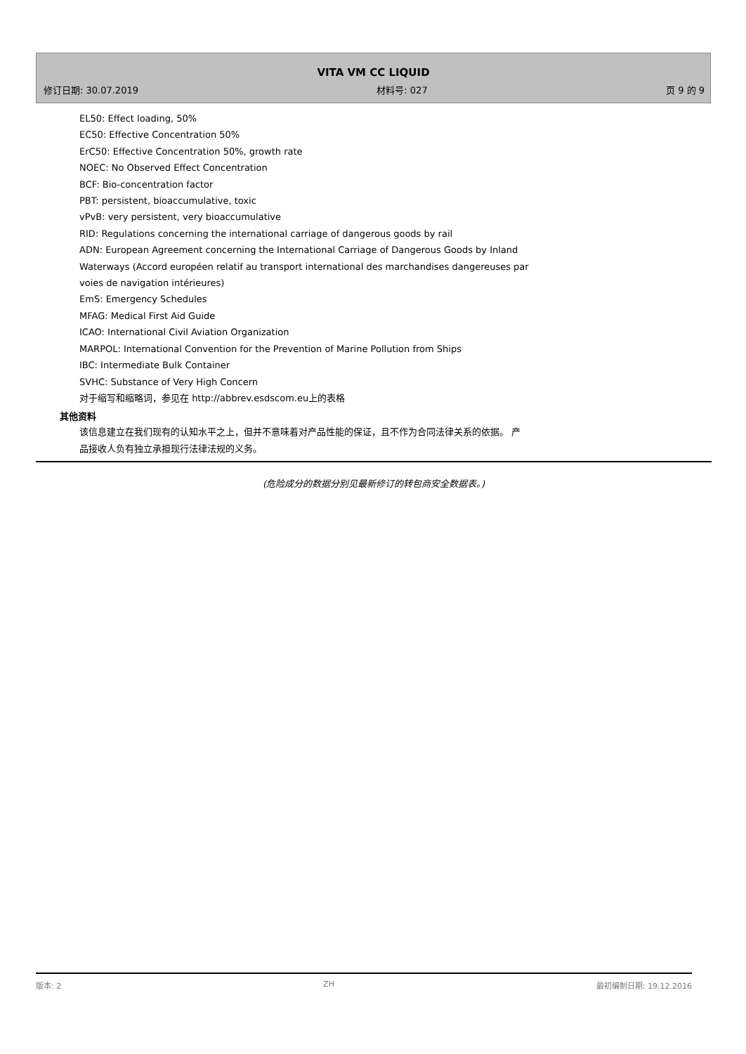VITA VM CC LIQUID
修订日期: 30.07.2019 材料号: 027 页 9 的 9
EL50: Effect loading, 50%
EC50: Effective Concentration 50%
ErC50: Effective Concentration 50%, growth rate
NOEC: No Observed Effect Concentration
BCF: Bio-concentration factor
PBT: persistent, bioaccumulative, toxic
vPvB: very persistent, very bioaccumulative
RID: Regulations concerning the international carriage of dangerous goods by rail
ADN: European Agreement concerning the International Carriage of Dangerous Goods by Inland
Waterways (Accord européen relatif au transport international des marchandises dangereuses par
voies de navigation intérieures)
EmS: Emergency Schedules
MFAG: Medical First Aid Guide
ICAO: International Civil Aviation Organization
MARPOL: International Convention for the Prevention of Marine Pollution from Ships
IBC: Intermediate Bulk Container
SVHC: Substance of Very High Concern
对于缩写和缩略词，参见在 http://abbrev.esdscom.eu上的表格
其他资料
该信息建立在我们现有的认知水平之上，但并不意味着对产品性能的保证，且不作为合同法律关系的依据。 产
品接收人负有独立承担现行法律法规的义务。
(危险成分的数据分别见最新修订的转包商安全数据表。)
版本: 2 ZH 最初编制日期: 19.12.2016